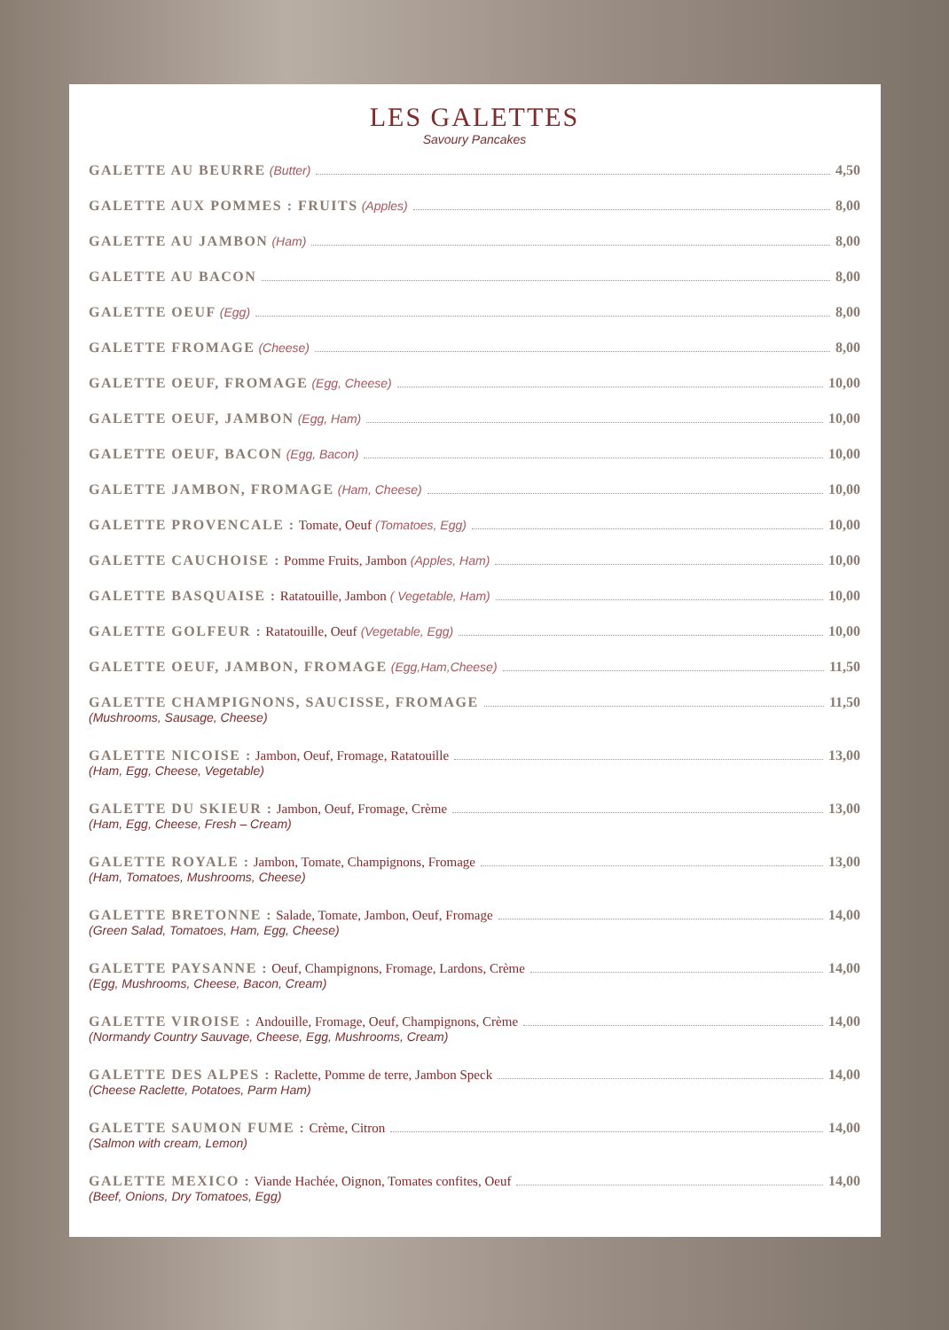LES GALETTES
Savoury Pancakes
GALETTE AU BEURRE (Butter) 4,50
GALETTE AUX POMMES : FRUITS (Apples) 8,00
GALETTE AU JAMBON (Ham) 8,00
GALETTE AU BACON 8,00
GALETTE OEUF (Egg) 8,00
GALETTE FROMAGE (Cheese) 8,00
GALETTE OEUF, FROMAGE (Egg, Cheese) 10,00
GALETTE OEUF, JAMBON (Egg, Ham) 10,00
GALETTE OEUF, BACON (Egg, Bacon) 10,00
GALETTE JAMBON, FROMAGE (Ham, Cheese) 10,00
GALETTE PROVENCALE : Tomate, Oeuf (Tomatoes, Egg) 10,00
GALETTE CAUCHOISE : Pomme Fruits, Jambon (Apples, Ham) 10,00
GALETTE BASQUAISE : Ratatouille, Jambon ( Vegetable, Ham) 10,00
GALETTE GOLFEUR : Ratatouille, Oeuf (Vegetable, Egg) 10,00
GALETTE OEUF, JAMBON, FROMAGE (Egg,Ham,Cheese) 11,50
GALETTE CHAMPIGNONS, SAUCISSE, FROMAGE 11,50
(Mushrooms, Sausage, Cheese)
GALETTE NICOISE : Jambon, Oeuf, Fromage, Ratatouille 13,00
(Ham, Egg, Cheese, Vegetable)
GALETTE DU SKIEUR : Jambon, Oeuf, Fromage, Crème 13,00
(Ham, Egg, Cheese, Fresh – Cream)
GALETTE ROYALE : Jambon, Tomate, Champignons, Fromage 13,00
(Ham, Tomatoes, Mushrooms, Cheese)
GALETTE BRETONNE : Salade, Tomate, Jambon, Oeuf, Fromage 14,00
(Green Salad, Tomatoes, Ham, Egg, Cheese)
GALETTE PAYSANNE : Oeuf, Champignons, Fromage, Lardons, Crème 14,00
(Egg, Mushrooms, Cheese, Bacon, Cream)
GALETTE VIROISE : Andouille, Fromage, Oeuf, Champignons, Crème 14,00
(Normandy Country Sauvage, Cheese, Egg, Mushrooms, Cream)
GALETTE DES ALPES : Raclette, Pomme de terre, Jambon Speck 14,00
(Cheese Raclette, Potatoes, Parm Ham)
GALETTE SAUMON FUME : Crème, Citron 14,00
(Salmon with cream, Lemon)
GALETTE MEXICO : Viande Hachée, Oignon, Tomates confites, Oeuf 14,00
(Beef, Onions, Dry Tomatoes, Egg)